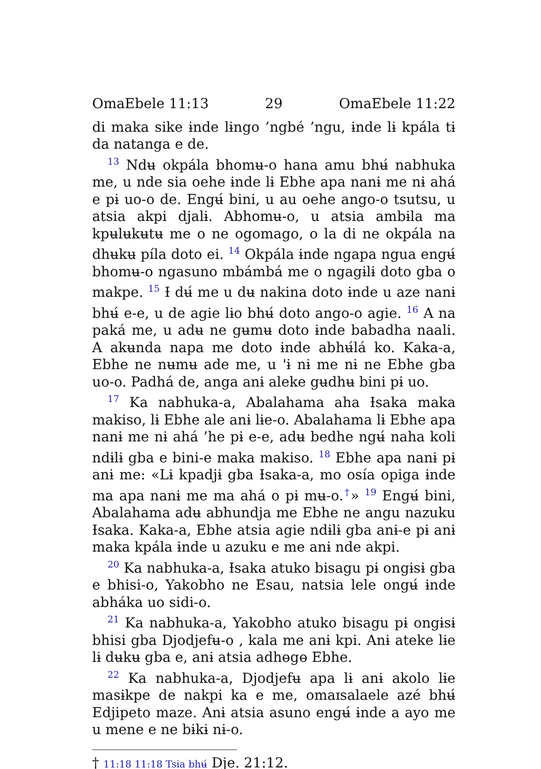OmaEbele 11:13 29 OmaEbele 11:22
di maka sike ɨnde lɨngo ’ngbé ’ngu, ɨnde lɨ kpála tɨ da natanga e de.
<sup>13</sup> Ndʉ okpála bhomʉ-o hana amu bhʉ́ nabhuka me, u nde sia oehe ɨnde lɨ Ebhe apa nanɨ me nɨ ahá e pɨ uo-o de. Engʉ́ bini, u au oehe ango-o tsutsu, u atsia akpi djalɨ. Abhomʉ-o, u atsia ambɨla ma kpʉlʉkʉtʉ me o ne ogomago, o la di ne okpála na dhʉkʉ píla doto ei. <sup>14</sup> Okpála ɨnde ngapa ngua engʉ́ bhomʉ-o ngasuno mbámbá me o ngagɨlɨ doto gba o makpe. <sup>15</sup> Ɨ dʉ́ me u dʉ nakina doto ɨnde u aze nanɨ bhʉ́ e-e, u de agie lɨo bhʉ́ doto ango-o agie. <sup>16</sup> A na paká me, u adʉ ne gʉmʉ doto ɨnde babadha naali. A akʉnda napa me doto ɨnde abhʉ́lá ko. Kaka-a, Ebhe ne nʉmʉ ade me, u 'ɨ nɨ me nɨ ne Ebhe gba uo-o. Padhá de, anga anɨ aleke gʉdhʉ bini pɨ uo.
<sup>17</sup> Ka nabhuka-a, Abalahama aha Ɨsaka maka makiso, lɨ Ebhe ale anɨ lɨe-o. Abalahama lɨ Ebhe apa nanɨ me nɨ ahá ’he pɨ e-e, adʉ bedhe ngʉ́ naha koli ndɨlɨ gba e bini-e maka makiso. <sup>18</sup> Ebhe apa nanɨ pɨ anɨ me: «Lɨ kpadjɨ gba Ɨsaka-a, mo osía opiga ɨnde ma apa nanɨ me ma ahá o pɨ mʉ-o.<sup>†</sup>» <sup>19</sup> Engʉ́ bini, Abalahama adʉ abhundja me Ebhe ne angu nazuku Ɨsaka. Kaka-a, Ebhe atsia agie ndɨlɨ gba anɨ-e pɨ anɨ maka kpála ɨnde u azuku e me anɨ nde akpi.
<sup>20</sup> Ka nabhuka-a, Ɨsaka atuko bisagu pɨ ongɨsɨ gba e bhisi-o, Yakobho ne Esau, natsia lele ongʉ́ ɨnde abháka uo sidi-o.
<sup>21</sup> Ka nabhuka-a, Yakobho atuko bisagu pɨ ongɨsɨ bhisi gba Djodjefʉ-o , kala me anɨ kpi. Anɨ ateke lɨe lɨ dʉkʉ gba e, anɨ atsia adhɵgɵ Ebhe.
<sup>22</sup> Ka nabhuka-a, Djodjefʉ apa lɨ anɨ akolo lɨe masɨkpe de nakpi ka e me, omaɪsalaele azé bhʉ́ Edjipeto maze. Anɨ atsia asuno engʉ́ ɨnde a ayo me u mene e ne bɨkɨ nɨ-o.
† 11:18 11:18 Tsia bhʉ́ Dje. 21:12.